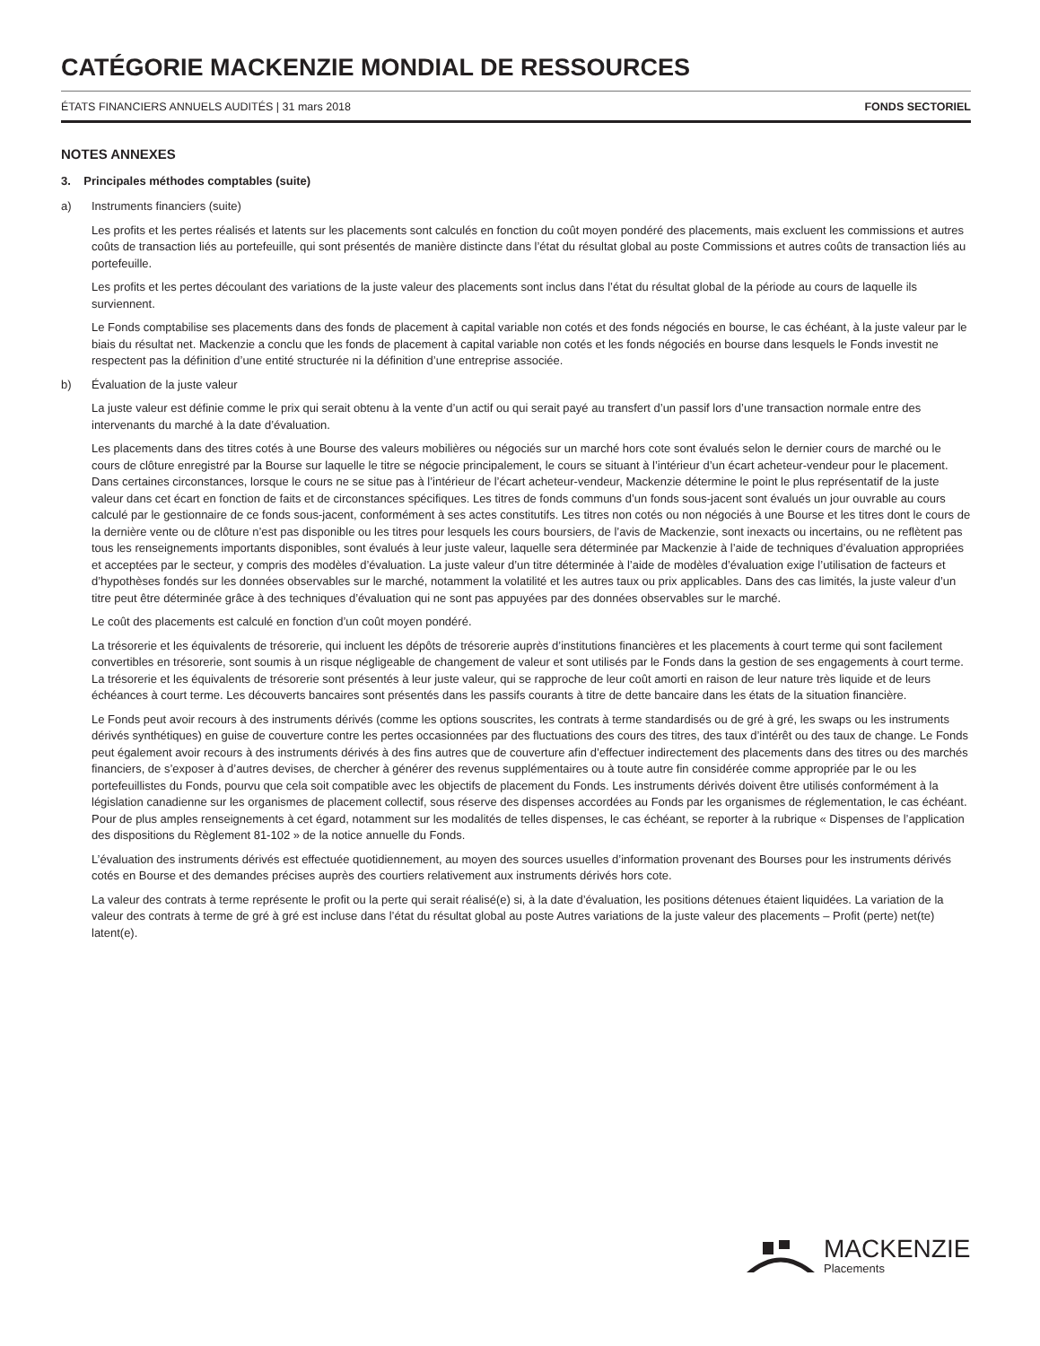CATÉGORIE MACKENZIE MONDIAL DE RESSOURCES
ÉTATS FINANCIERS ANNUELS AUDITÉS | 31 mars 2018 FONDS SECTORIEL
NOTES ANNEXES
3. Principales méthodes comptables (suite)
a) Instruments financiers (suite)
Les profits et les pertes réalisés et latents sur les placements sont calculés en fonction du coût moyen pondéré des placements, mais excluent les commissions et autres coûts de transaction liés au portefeuille, qui sont présentés de manière distincte dans l’état du résultat global au poste Commissions et autres coûts de transaction liés au portefeuille.
Les profits et les pertes découlant des variations de la juste valeur des placements sont inclus dans l’état du résultat global de la période au cours de laquelle ils surviennent.
Le Fonds comptabilise ses placements dans des fonds de placement à capital variable non cotés et des fonds négociés en bourse, le cas échéant, à la juste valeur par le biais du résultat net. Mackenzie a conclu que les fonds de placement à capital variable non cotés et les fonds négociés en bourse dans lesquels le Fonds investit ne respectent pas la définition d’une entité structurée ni la définition d’une entreprise associée.
b) Évaluation de la juste valeur
La juste valeur est définie comme le prix qui serait obtenu à la vente d’un actif ou qui serait payé au transfert d’un passif lors d’une transaction normale entre des intervenants du marché à la date d’évaluation.
Les placements dans des titres cotés à une Bourse des valeurs mobilières ou négociés sur un marché hors cote sont évalués selon le dernier cours de marché ou le cours de clôture enregistré par la Bourse sur laquelle le titre se négocie principalement, le cours se situant à l’intérieur d’un écart acheteur-vendeur pour le placement. Dans certaines circonstances, lorsque le cours ne se situe pas à l’intérieur de l’écart acheteur-vendeur, Mackenzie détermine le point le plus représentatif de la juste valeur dans cet écart en fonction de faits et de circonstances spécifiques. Les titres de fonds communs d’un fonds sous-jacent sont évalués un jour ouvrable au cours calculé par le gestionnaire de ce fonds sous-jacent, conformément à ses actes constitutifs. Les titres non cotés ou non négociés à une Bourse et les titres dont le cours de la dernière vente ou de clôture n’est pas disponible ou les titres pour lesquels les cours boursiers, de l’avis de Mackenzie, sont inexacts ou incertains, ou ne reflètent pas tous les renseignements importants disponibles, sont évalués à leur juste valeur, laquelle sera déterminée par Mackenzie à l’aide de techniques d’évaluation appropriées et acceptées par le secteur, y compris des modèles d’évaluation. La juste valeur d’un titre déterminée à l’aide de modèles d’évaluation exige l’utilisation de facteurs et d’hypothèses fondés sur les données observables sur le marché, notamment la volatilité et les autres taux ou prix applicables. Dans des cas limités, la juste valeur d’un titre peut être déterminée grâce à des techniques d’évaluation qui ne sont pas appuyées par des données observables sur le marché.
Le coût des placements est calculé en fonction d’un coût moyen pondéré.
La trésorerie et les équivalents de trésorerie, qui incluent les dépôts de trésorerie auprès d’institutions financières et les placements à court terme qui sont facilement convertibles en trésorerie, sont soumis à un risque négligeable de changement de valeur et sont utilisés par le Fonds dans la gestion de ses engagements à court terme. La trésorerie et les équivalents de trésorerie sont présentés à leur juste valeur, qui se rapproche de leur coût amorti en raison de leur nature très liquide et de leurs échéances à court terme. Les découverts bancaires sont présentés dans les passifs courants à titre de dette bancaire dans les états de la situation financière.
Le Fonds peut avoir recours à des instruments dérivés (comme les options souscrites, les contrats à terme standardisés ou de gré à gré, les swaps ou les instruments dérivés synthétiques) en guise de couverture contre les pertes occasionnées par des fluctuations des cours des titres, des taux d’intérêt ou des taux de change. Le Fonds peut également avoir recours à des instruments dérivés à des fins autres que de couverture afin d’effectuer indirectement des placements dans des titres ou des marchés financiers, de s’exposer à d’autres devises, de chercher à générer des revenus supplémentaires ou à toute autre fin considérée comme appropriée par le ou les portefeuillistes du Fonds, pourvu que cela soit compatible avec les objectifs de placement du Fonds. Les instruments dérivés doivent être utilisés conformément à la législation canadienne sur les organismes de placement collectif, sous réserve des dispenses accordées au Fonds par les organismes de réglementation, le cas échéant. Pour de plus amples renseignements à cet égard, notamment sur les modalités de telles dispenses, le cas échéant, se reporter à la rubrique « Dispenses de l’application des dispositions du Règlement 81-102 » de la notice annuelle du Fonds.
L’évaluation des instruments dérivés est effectuée quotidiennement, au moyen des sources usuelles d’information provenant des Bourses pour les instruments dérivés cotés en Bourse et des demandes précises auprès des courtiers relativement aux instruments dérivés hors cote.
La valeur des contrats à terme représente le profit ou la perte qui serait réalisé(e) si, à la date d’évaluation, les positions détenues étaient liquidées. La variation de la valeur des contrats à terme de gré à gré est incluse dans l’état du résultat global au poste Autres variations de la juste valeur des placements – Profit (perte) net(te) latent(e).
MACKENZIE
Placements